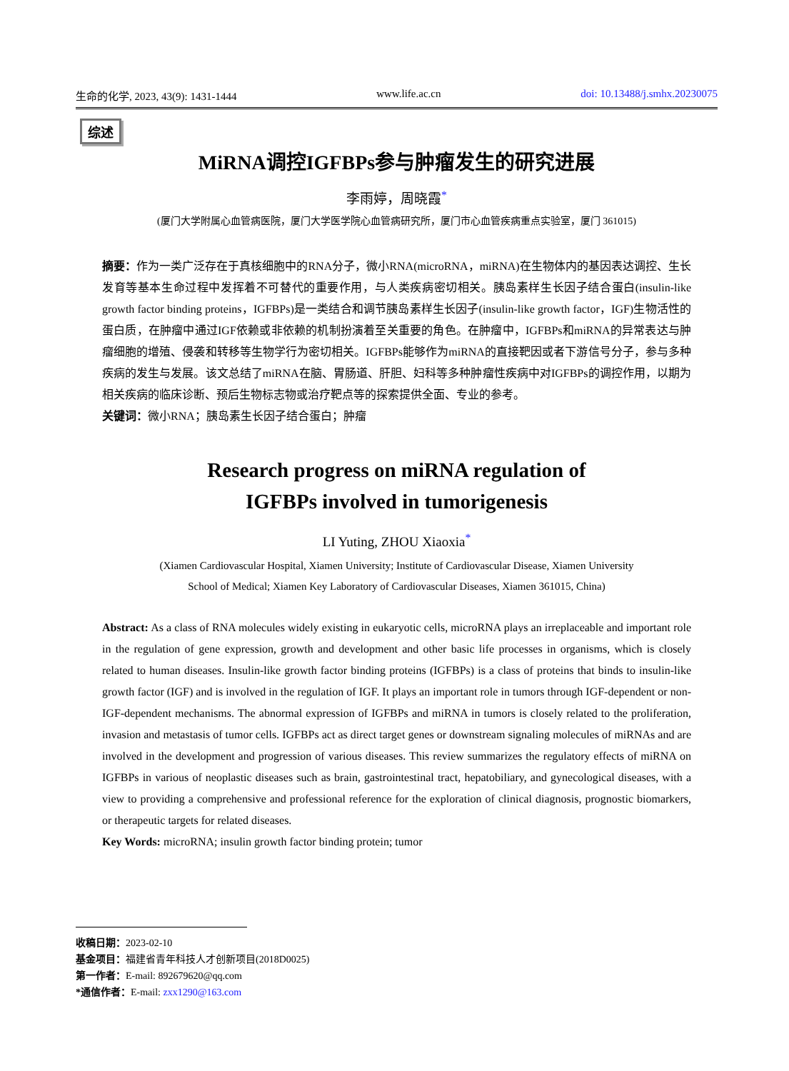生命的化学, 2023, 43(9): 1431-1444 www.life.ac.cn doi: 10.13488/j.smhx.20230075
综述
MiRNA调控IGFBPs参与肿瘤发生的研究进展
李雨婷，周晓霞<sup>*</sup>
(厦门大学附属心血管病医院，厦门大学医学院心血管病研究所，厦门市心血管疾病重点实验室，厦门 361015)
摘要：作为一类广泛存在于真核细胞中的RNA分子，微小RNA(microRNA，miRNA)在生物体内的基因表达调控、生长发育等基本生命过程中发挥着不可替代的重要作用，与人类疾病密切相关。胰岛素样生长因子结合蛋白(insulin-like growth factor binding proteins，IGFBPs)是一类结合和调节胰岛素样生长因子(insulin-like growth factor，IGF)生物活性的蛋白质，在肿瘤中通过IGF依赖或非依赖的机制扮演着至关重要的角色。在肿瘤中，IGFBPs和miRNA的异常表达与肿瘤细胞的增殖、侵袭和转移等生物学行为密切相关。IGFBPs能够作为miRNA的直接靶因或者下游信号分子，参与多种疾病的发生与发展。该文总结了miRNA在脑、胃肠道、肝胆、妇科等多种肿瘤性疾病中对IGFBPs的调控作用，以期为相关疾病的临床诊断、预后生物标志物或治疗靶点等的探索提供全面、专业的参考。
关键词：微小RNA；胰岛素生长因子结合蛋白；肿瘤
Research progress on miRNA regulation of
IGFBPs involved in tumorigenesis
LI Yuting, ZHOU Xiaoxia<sup>*</sup>
(Xiamen Cardiovascular Hospital, Xiamen University; Institute of Cardiovascular Disease, Xiamen University
School of Medical; Xiamen Key Laboratory of Cardiovascular Diseases, Xiamen 361015, China)
Abstract: As a class of RNA molecules widely existing in eukaryotic cells, microRNA plays an irreplaceable and important role in the regulation of gene expression, growth and development and other basic life processes in organisms, which is closely related to human diseases. Insulin-like growth factor binding proteins (IGFBPs) is a class of proteins that binds to insulin-like growth factor (IGF) and is involved in the regulation of IGF. It plays an important role in tumors through IGF-dependent or non-IGF-dependent mechanisms. The abnormal expression of IGFBPs and miRNA in tumors is closely related to the proliferation, invasion and metastasis of tumor cells. IGFBPs act as direct target genes or downstream signaling molecules of miRNAs and are involved in the development and progression of various diseases. This review summarizes the regulatory effects of miRNA on IGFBPs in various of neoplastic diseases such as brain, gastrointestinal tract, hepatobiliary, and gynecological diseases, with a view to providing a comprehensive and professional reference for the exploration of clinical diagnosis, prognostic biomarkers, or therapeutic targets for related diseases.
Key Words: microRNA; insulin growth factor binding protein; tumor
收稿日期：2023-02-10
基金项目：福建省青年科技人才创新项目(2018D0025)
第一作者：E-mail: 892679620@qq.com
*通信作者：E-mail: zxx1290@163.com